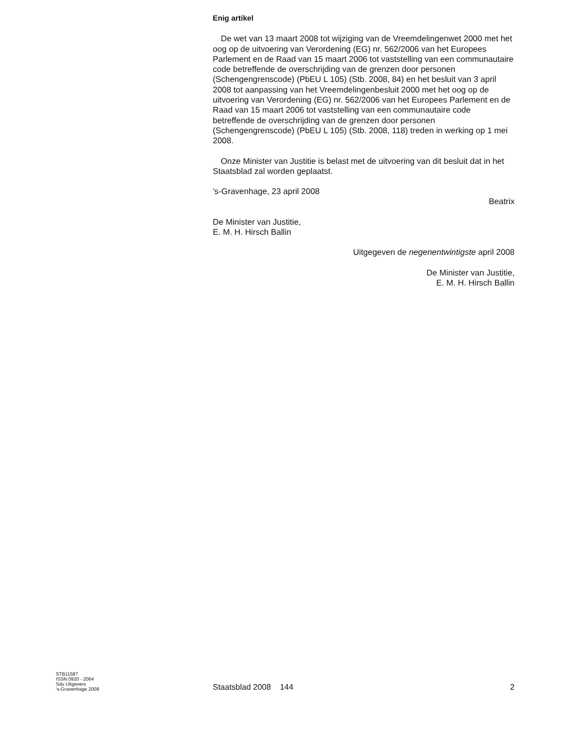Enig artikel
De wet van 13 maart 2008 tot wijziging van de Vreemdelingenwet 2000 met het oog op de uitvoering van Verordening (EG) nr. 562/2006 van het Europees Parlement en de Raad van 15 maart 2006 tot vaststelling van een communautaire code betreffende de overschrijding van de grenzen door personen (Schengengrenscode) (PbEU L 105) (Stb. 2008, 84) en het besluit van 3 april 2008 tot aanpassing van het Vreemdelingenbesluit 2000 met het oog op de uitvoering van Verordening (EG) nr. 562/2006 van het Europees Parlement en de Raad van 15 maart 2006 tot vaststelling van een communautaire code betreffende de overschrijding van de grenzen door personen (Schengengrenscode) (PbEU L 105) (Stb. 2008, 118) treden in werking op 1 mei 2008.
Onze Minister van Justitie is belast met de uitvoering van dit besluit dat in het Staatsblad zal worden geplaatst.
’s-Gravenhage, 23 april 2008
Beatrix
De Minister van Justitie,
E. M. H. Hirsch Ballin
Uitgegeven de negenentwintigste april 2008
De Minister van Justitie,
E. M. H. Hirsch Ballin
STB11587
ISSN 0920 - 2064
Sdu Uitgevers
’s-Gravenhage 2008
Staatsblad 2008 144
2